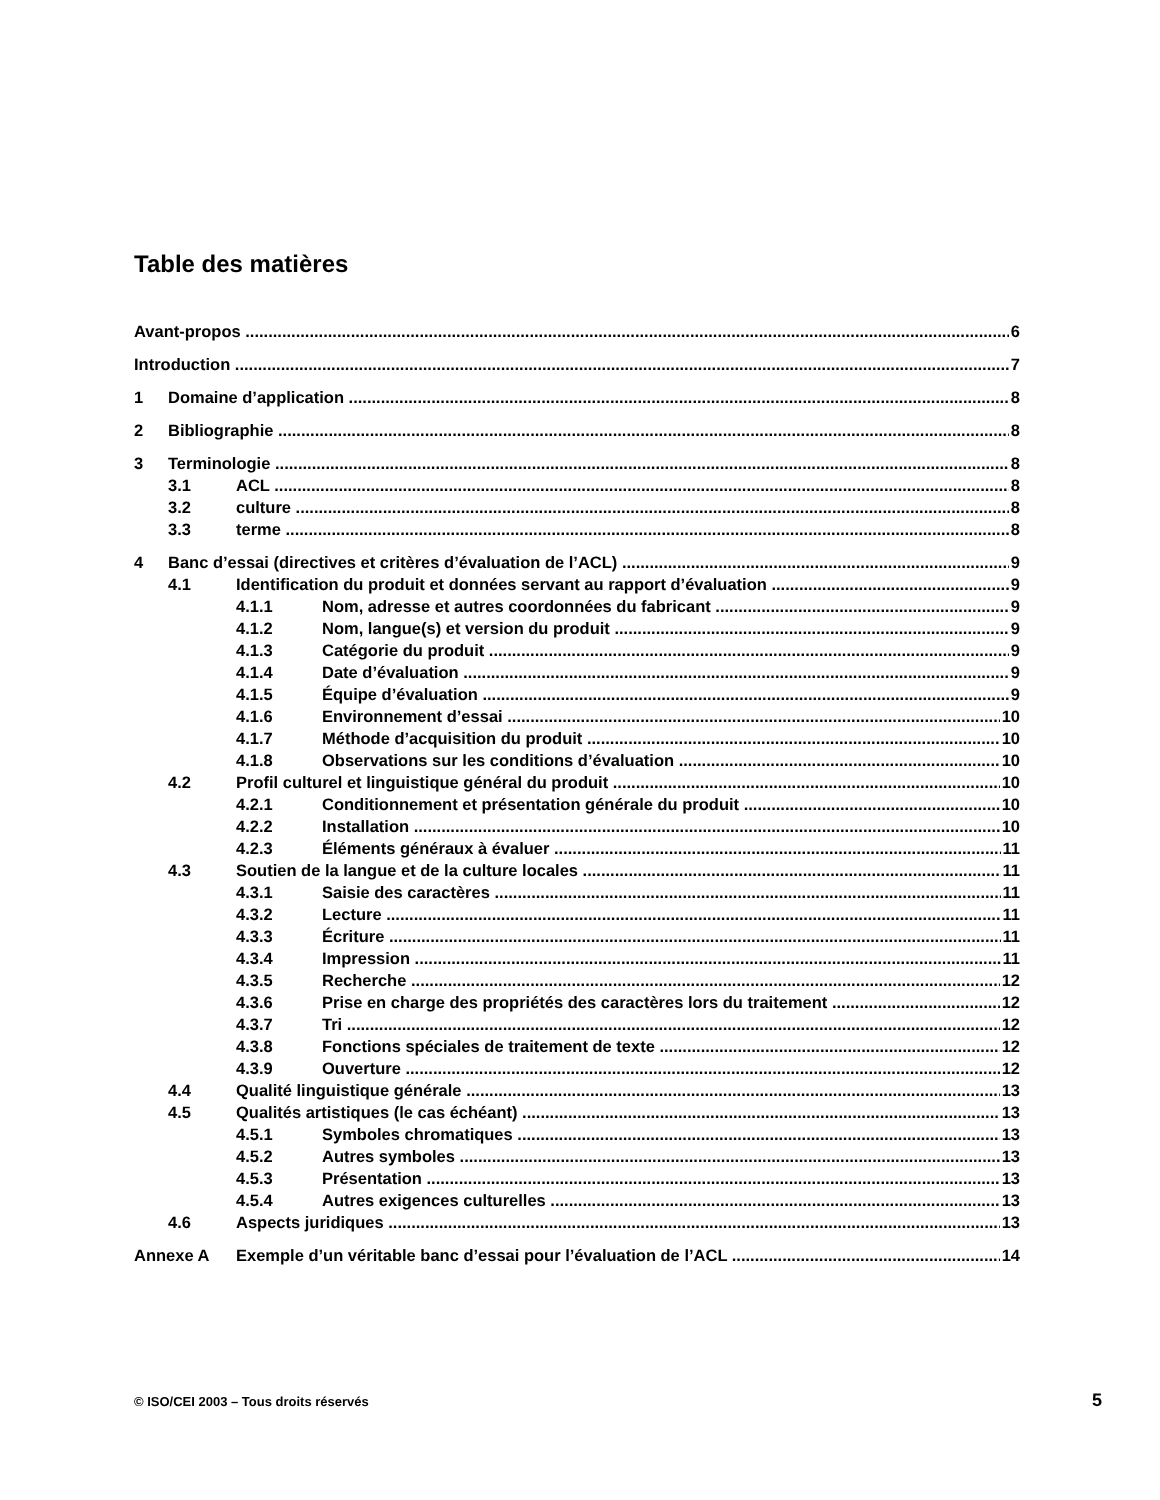Table des matières
Avant-propos 6
Introduction 7
1 Domaine d’application 8
2 Bibliographie 8
3 Terminologie 8
3.1 ACL 8
3.2 culture 8
3.3 terme 8
4 Banc d’essai (directives et critères d’évaluation de l’ACL) 9
4.1 Identification du produit et données servant au rapport d’évaluation 9
4.1.1 Nom, adresse et autres coordonnées du fabricant 9
4.1.2 Nom, langue(s) et version du produit 9
4.1.3 Catégorie du produit 9
4.1.4 Date d’évaluation 9
4.1.5 Équipe d’évaluation 9
4.1.6 Environnement d’essai 10
4.1.7 Méthode d’acquisition du produit 10
4.1.8 Observations sur les conditions d’évaluation 10
4.2 Profil culturel et linguistique général du produit 10
4.2.1 Conditionnement et présentation générale du produit 10
4.2.2 Installation 10
4.2.3 Éléments généraux à évaluer 11
4.3 Soutien de la langue et de la culture locales 11
4.3.1 Saisie des caractères 11
4.3.2 Lecture 11
4.3.3 Écriture 11
4.3.4 Impression 11
4.3.5 Recherche 12
4.3.6 Prise en charge des propriétés des caractères lors du traitement 12
4.3.7 Tri 12
4.3.8 Fonctions spéciales de traitement de texte 12
4.3.9 Ouverture 12
4.4 Qualité linguistique générale 13
4.5 Qualités artistiques (le cas échéant) 13
4.5.1 Symboles chromatiques 13
4.5.2 Autres symboles 13
4.5.3 Présentation 13
4.5.4 Autres exigences culturelles 13
4.6 Aspects juridiques 13
Annexe A Exemple d’un véritable banc d’essai pour l’évaluation de l’ACL 14
© ISO/CEI 2003 – Tous droits réservés
5